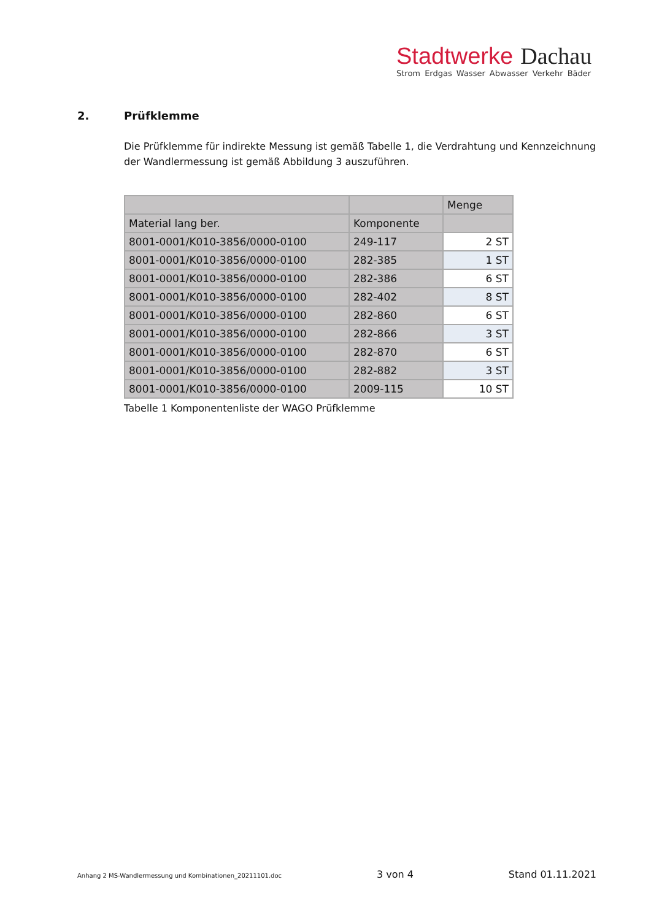Stadtwerke Dachau
Strom Erdgas Wasser Abwasser Verkehr Bäder
2. Prüfklemme
Die Prüfklemme für indirekte Messung ist gemäß Tabelle 1, die Verdrahtung und Kennzeichnung der Wandlermessung ist gemäß Abbildung 3 auszuführen.
| | | Menge |
| --- | --- | --- |
| Material lang ber. | Komponente | |
| 8001-0001/K010-3856/0000-0100 | 249-117 | 2 ST |
| 8001-0001/K010-3856/0000-0100 | 282-385 | 1 ST |
| 8001-0001/K010-3856/0000-0100 | 282-386 | 6 ST |
| 8001-0001/K010-3856/0000-0100 | 282-402 | 8 ST |
| 8001-0001/K010-3856/0000-0100 | 282-860 | 6 ST |
| 8001-0001/K010-3856/0000-0100 | 282-866 | 3 ST |
| 8001-0001/K010-3856/0000-0100 | 282-870 | 6 ST |
| 8001-0001/K010-3856/0000-0100 | 282-882 | 3 ST |
| 8001-0001/K010-3856/0000-0100 | 2009-115 | 10 ST |
Tabelle 1 Komponentenliste der WAGO Prüfklemme
Anhang 2 MS-Wandlermessung und Kombinationen_20211101.doc 3 von 4 Stand 01.11.2021